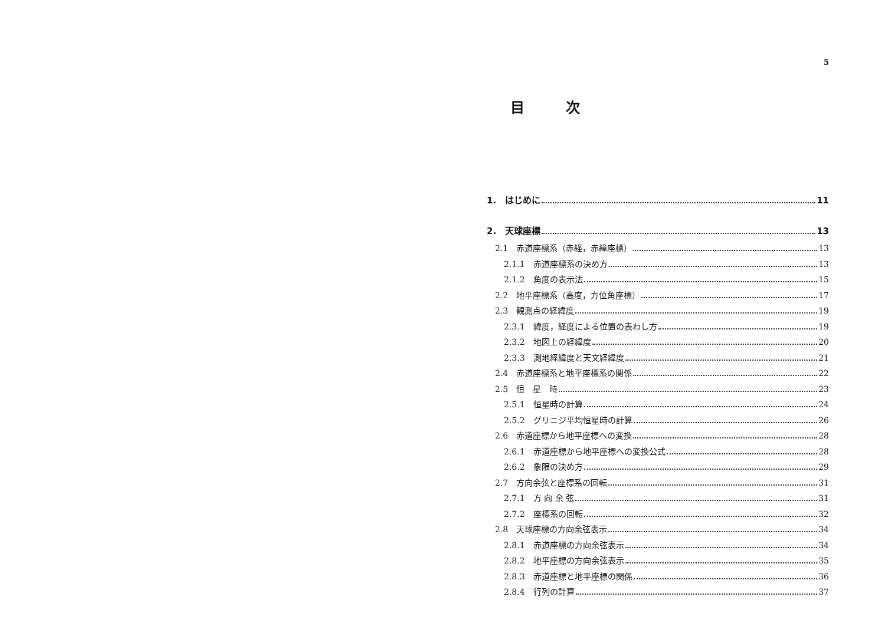5
目次
1.　はじめに 11
2.　天球座標 13
2.1　赤道座標系（赤経，赤緯座標） 13
2.1.1　赤道座標系の決め方 13
2.1.2　角度の表示法 15
2.2　地平座標系（高度，方位角座標） 17
2.3　観測点の経緯度 19
2.3.1　緯度，経度による位置の表わし方 19
2.3.2　地図上の経緯度 20
2.3.3　測地経緯度と天文経緯度 21
2.4　赤道座標系と地平座標系の関係 22
2.5　恒　星　時 23
2.5.1　恒星時の計算 24
2.5.2　グリニジ平均恒星時の計算 26
2.6　赤道座標から地平座標への変換 28
2.6.1　赤道座標から地平座標への変換公式 28
2.6.2　象限の決め方 29
2.7　方向余弦と座標系の回転 31
2.7.1　方 向 余 弦 31
2.7.2　座標系の回転 32
2.8　天球座標の方向余弦表示 34
2.8.1　赤道座標の方向余弦表示 34
2.8.2　地平座標の方向余弦表示 35
2.8.3　赤道座標と地平座標の関係 36
2.8.4　行列の計算 37